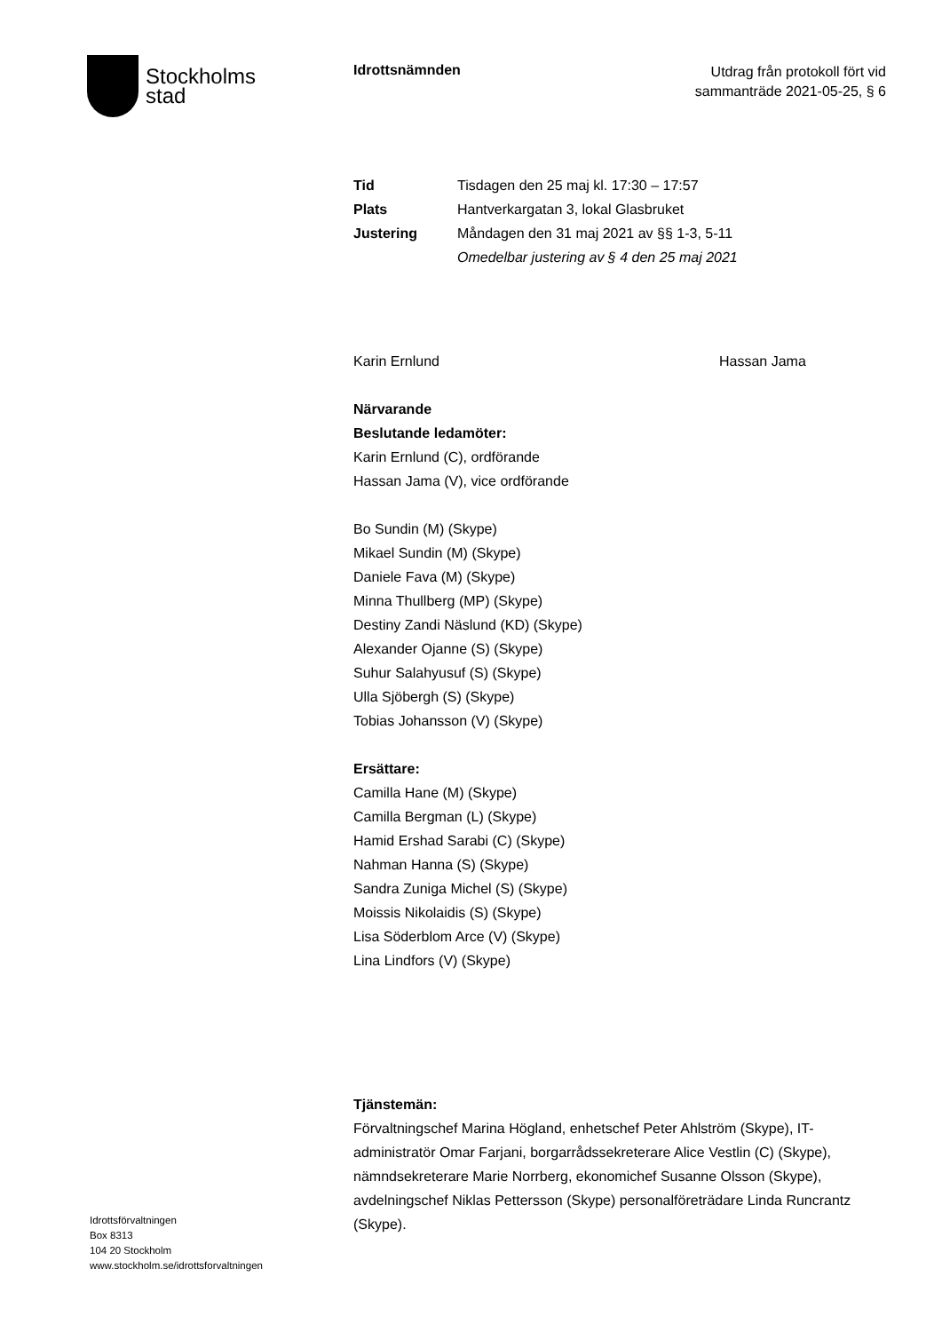Stockholms
stad
Idrottsnämnden
Utdrag från protokoll fört vid
sammanträde 2021-05-25, § 6
Tid Tisdagen den 25 maj kl. 17:30 – 17:57
Plats Hantverkargatan 3, lokal Glasbruket
Justering Måndagen den 31 maj 2021 av §§ 1-3, 5-11
Omedelbar justering av § 4 den 25 maj 2021
Karin Ernlund Hassan Jama
Närvarande
Beslutande ledamöter:
Karin Ernlund (C), ordförande
Hassan Jama (V), vice ordförande
Bo Sundin (M) (Skype)
Mikael Sundin (M) (Skype)
Daniele Fava (M) (Skype)
Minna Thullberg (MP) (Skype)
Destiny Zandi Näslund (KD) (Skype)
Alexander Ojanne (S) (Skype)
Suhur Salahyusuf (S) (Skype)
Ulla Sjöbergh (S) (Skype)
Tobias Johansson (V) (Skype)
Ersättare:
Camilla Hane (M) (Skype)
Camilla Bergman (L) (Skype)
Hamid Ershad Sarabi (C) (Skype)
Nahman Hanna (S) (Skype)
Sandra Zuniga Michel (S) (Skype)
Moissis Nikolaidis (S) (Skype)
Lisa Söderblom Arce (V) (Skype)
Lina Lindfors (V) (Skype)
Tjänstemän:
Förvaltningschef Marina Högland, enhetschef Peter Ahlström (Skype), IT-administratör Omar Farjani, borgarrådssekreterare Alice Vestlin (C) (Skype), nämndsekreterare Marie Norrberg, ekonomichef Susanne Olsson (Skype), avdelningschef Niklas Pettersson (Skype) personalföreträdare Linda Runcrantz (Skype).
Idrottsförvaltningen
Box 8313
104 20 Stockholm
www.stockholm.se/idrottsforvaltningen